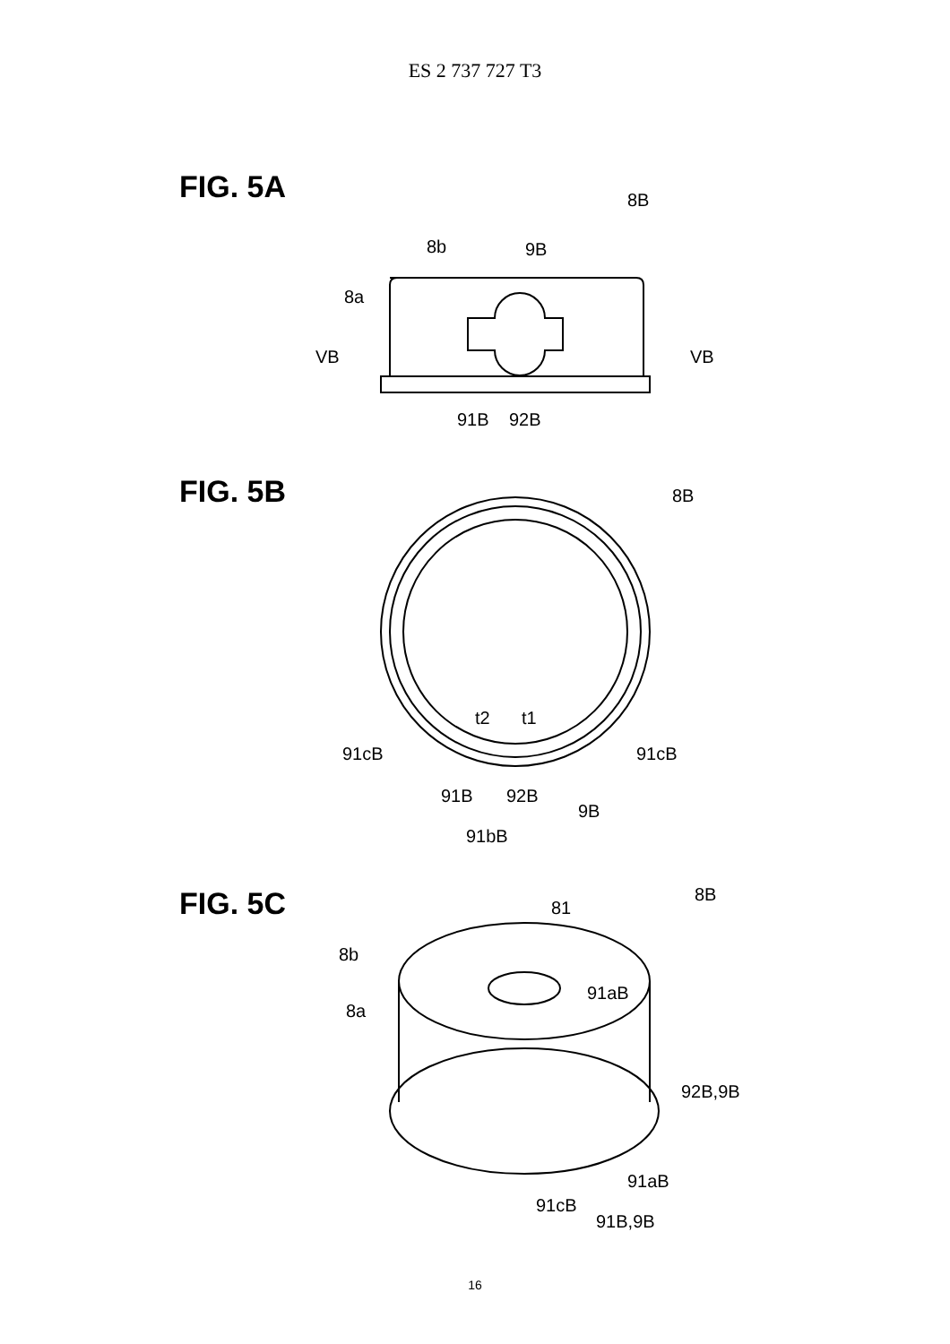ES 2 737 727 T3
FIG. 5A
8B
8b
9B
8a
VB
VB
91B
92B
FIG. 5B
8B
t2
t1
91cB
91cB
91B
92B
9B
91bB
FIG. 5C
8B
81
8b
91aB
8a
92B,9B
91aB
91cB
91B,9B
16